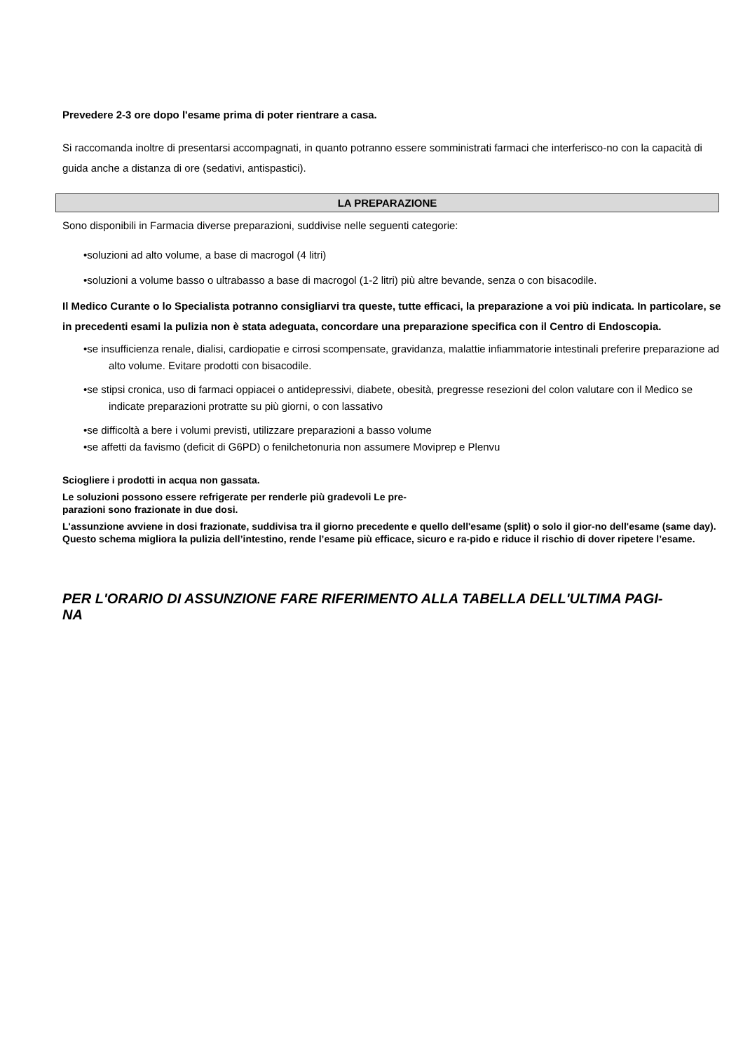Prevedere 2-3 ore dopo l'esame prima di poter rientrare a casa.
Si raccomanda inoltre di presentarsi accompagnati, in quanto potranno essere somministrati farmaci che interferisco-no con la capacità di guida anche a distanza di ore (sedativi, antispastici).
LA PREPARAZIONE
Sono disponibili in Farmacia diverse preparazioni, suddivise nelle seguenti categorie:
•soluzioni ad alto volume, a base di macrogol (4 litri)
•soluzioni a volume basso o ultrabasso a base di macrogol (1-2 litri) più altre bevande, senza o con bisacodile.
Il Medico Curante o lo Specialista potranno consigliarvi tra queste, tutte efficaci, la preparazione a voi più indicata. In particolare, se in precedenti esami la pulizia non è stata adeguata, concordare una preparazione specifica con il Centro di Endoscopia.
•se insufficienza renale, dialisi, cardiopatie e cirrosi scompensate, gravidanza, malattie infiammatorie intestinali preferire preparazione ad alto volume. Evitare prodotti con bisacodile.
•se stipsi cronica, uso di farmaci oppiacei o antidepressivi, diabete, obesità, pregresse resezioni del colon valutare con il Medico se indicate preparazioni protratte su più giorni, o con lassativo
•se difficoltà a bere i volumi previsti, utilizzare preparazioni a basso volume
•se affetti da favismo (deficit di G6PD) o fenilchetonuria non assumere Moviprep e Plenvu
Sciogliere i prodotti in acqua non gassata.
Le soluzioni possono essere refrigerate per renderle più gradevoli Le pre-
parazioni sono frazionate in due dosi.
L'assunzione avviene in dosi frazionate, suddivisa tra il giorno precedente e quello dell'esame (split) o solo il gior-no dell'esame (same day). Questo schema migliora la pulizia dell’intestino, rende l’esame più efficace, sicuro e ra-pido e riduce il rischio di dover ripetere l’esame.
PER L'ORARIO DI ASSUNZIONE FARE RIFERIMENTO ALLA TABELLA DELL'ULTIMA PAGI-
NA